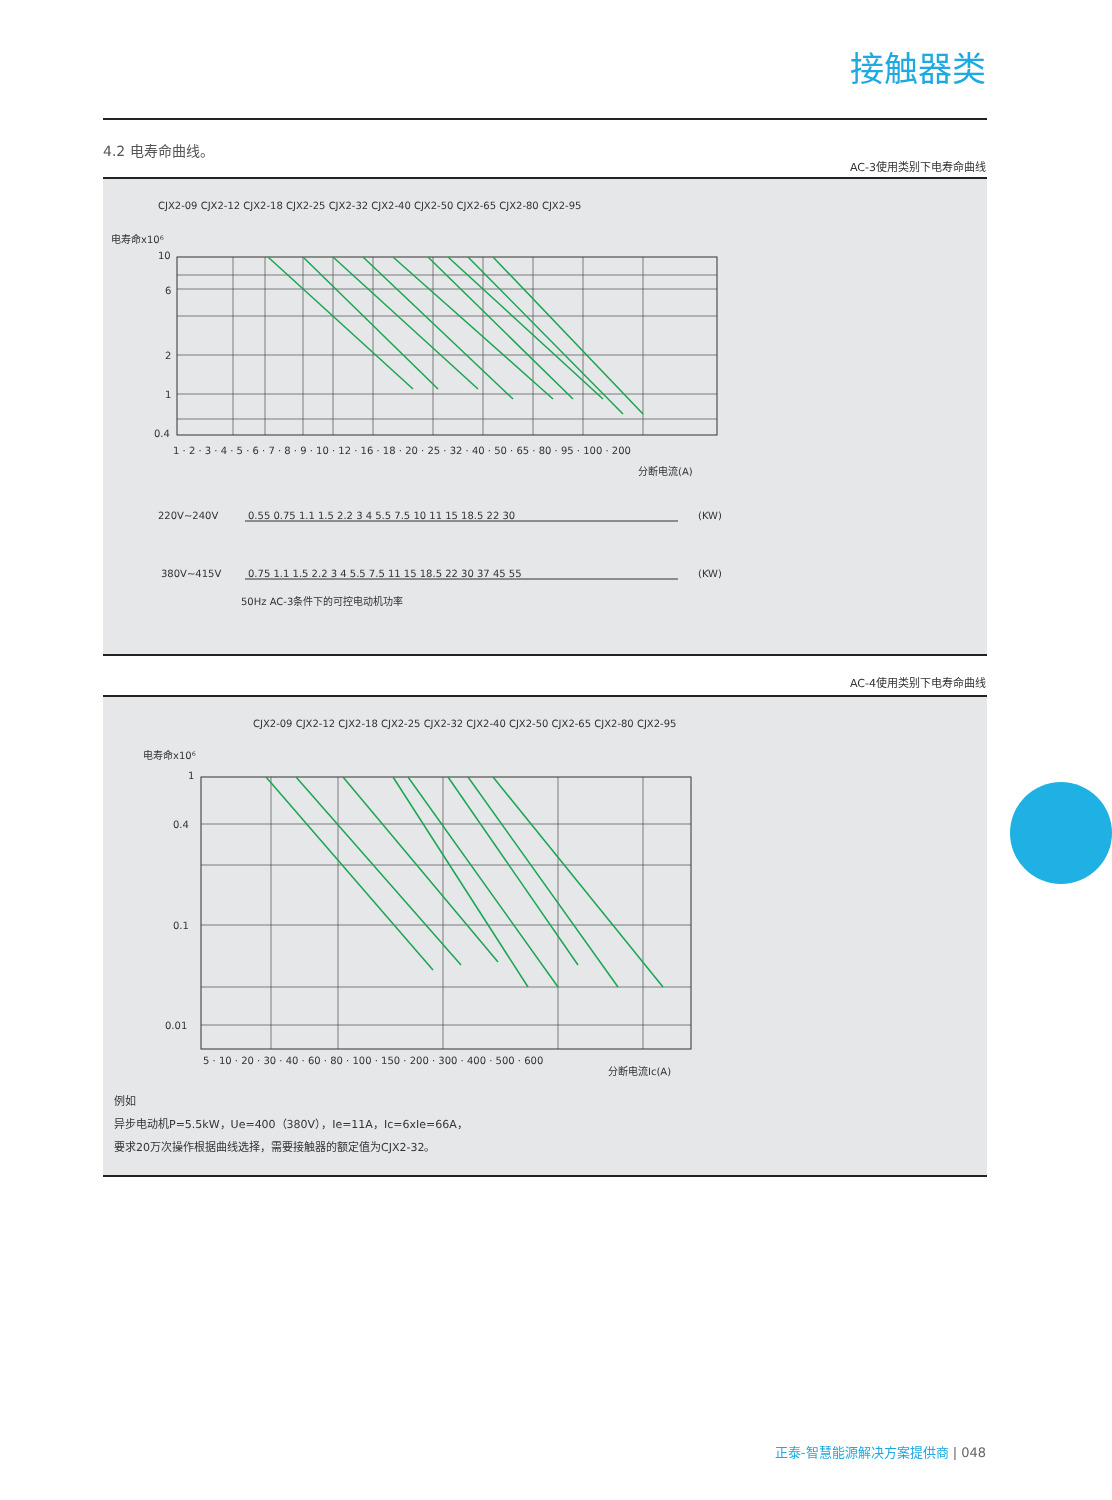接触器类
4.2 电寿命曲线。
AC-3使用类别下电寿命曲线
电寿命x10⁶
10
6
2
1
0.4
1 · 2 · 3 · 4 · 5 · 6 · 7 · 8 · 9 · 10 · 12 · 16 · 18 · 20 · 25 · 32 · 40 · 50 · 65 · 80 · 95 · 100 · 200
分断电流(A)
CJX2-09 CJX2-12 CJX2-18 CJX2-25 CJX2-32 CJX2-40 CJX2-50 CJX2-65 CJX2-80 CJX2-95
220V~240V
0.55 0.75 1.1 1.5 2.2 3 4 5.5 7.5 10 11 15 18.5 22 30
(KW)
380V~415V
0.75 1.1 1.5 2.2 3 4 5.5 7.5 11 15 18.5 22 30 37 45 55
(KW)
50Hz AC-3条件下的可控电动机功率
AC-4使用类别下电寿命曲线
电寿命x10⁶
CJX2-09 CJX2-12 CJX2-18 CJX2-25 CJX2-32 CJX2-40 CJX2-50 CJX2-65 CJX2-80 CJX2-95
1
0.4
0.1
0.01
5 · 10 · 20 · 30 · 40 · 60 · 80 · 100 · 150 · 200 · 300 · 400 · 500 · 600
分断电流Ic(A)
例如
异步电动机P=5.5kW，Ue=400（380V），Ie=11A，Ic=6xIe=66A，
要求20万次操作根据曲线选择，需要接触器的额定值为CJX2-32。
正泰-智慧能源解决方案提供商 | 048